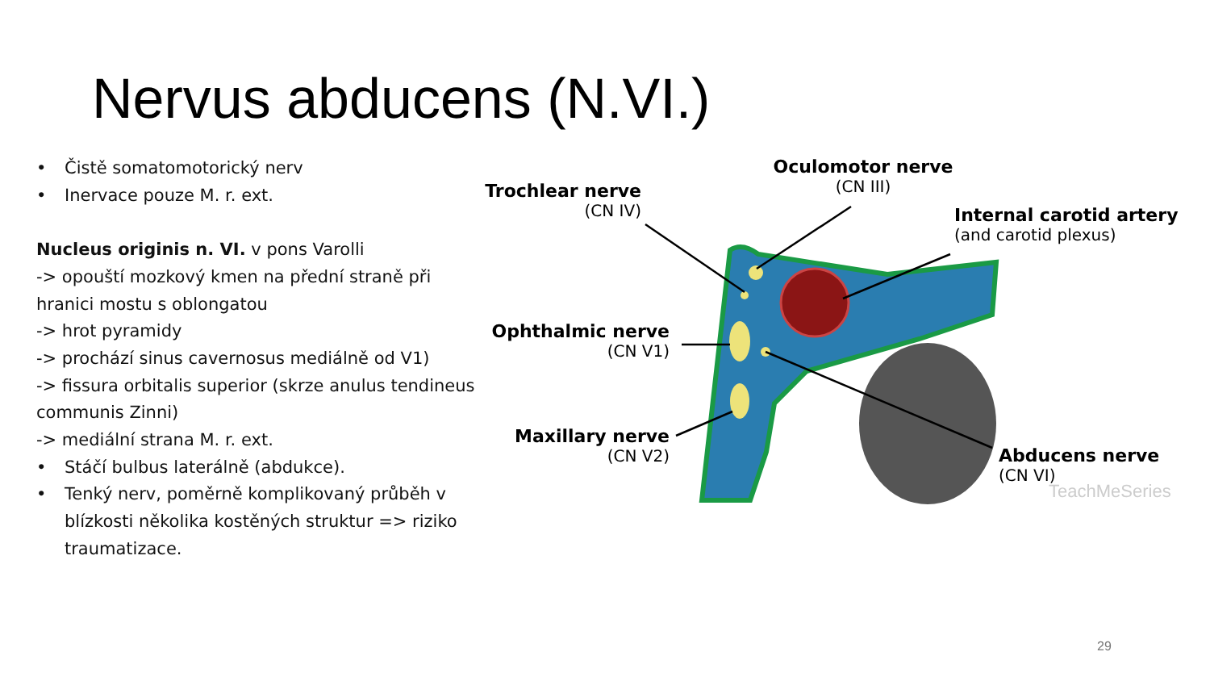Nervus abducens (N.VI.)
• Čistě somatomotorický nerv
• Inervace pouze M. r. ext.
Nucleus originis n. VI. v pons Varolli
-> opouští mozkový kmen na přední straně při hranici mostu s oblongatou
-> hrot pyramidy
-> prochází sinus cavernosus mediálně od V1)
-> fissura orbitalis superior (skrze anulus tendineus communis Zinni)
-> mediální strana M. r. ext.
• Stáčí bulbus laterálně (abdukce).
• Tenký nerv, poměrně komplikovaný průběh v blízkosti několika kostěných struktur => riziko traumatizace.
Trochlear nerve
(CN IV)
Oculomotor nerve
(CN III)
Internal carotid artery
(and carotid plexus)
Ophthalmic nerve
(CN V1)
Maxillary nerve
(CN V2)
Abducens nerve
(CN VI)
TeachMeSeries
29